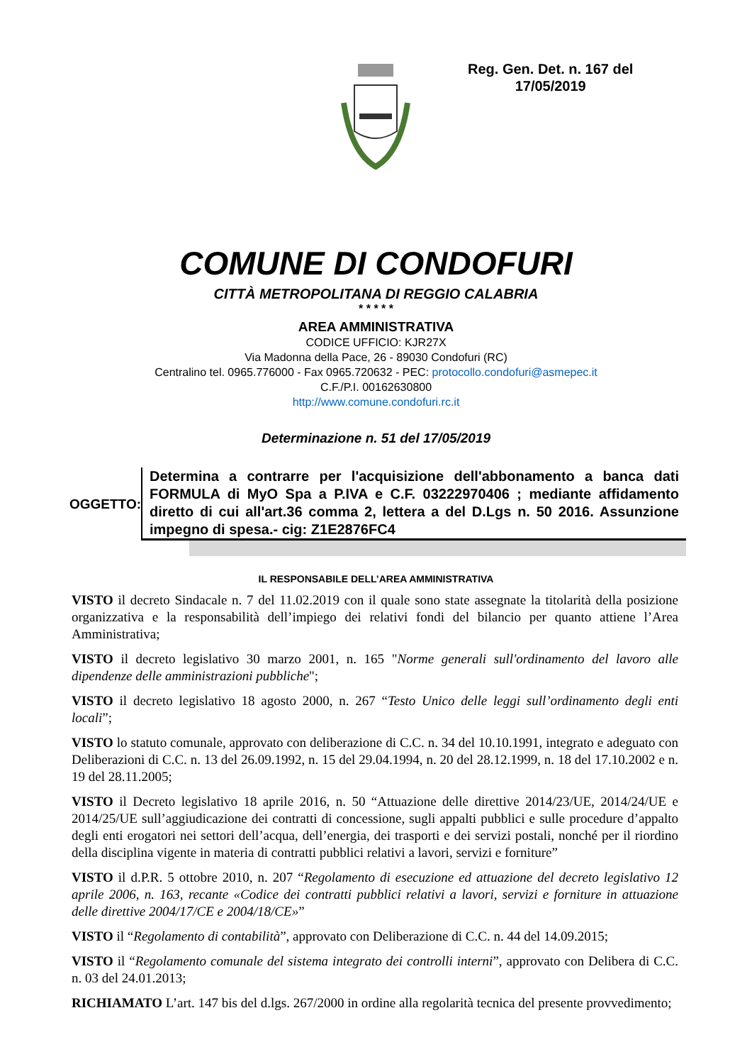Reg. Gen. Det. n. 167 del
17/05/2019
COMUNE DI CONDOFURI
CITTÀ METROPOLITANA DI REGGIO CALABRIA
* * * * *
AREA AMMINISTRATIVA
CODICE UFFICIO: KJR27X
Via Madonna della Pace, 26 - 89030 Condofuri (RC)
Centralino tel. 0965.776000 - Fax 0965.720632 - PEC: protocollo.condofuri@asmepec.it
C.F./P.I. 00162630800
http://www.comune.condofuri.rc.it
Determinazione n. 51 del 17/05/2019
OGGETTO:
Determina a contrarre per l'acquisizione dell'abbonamento a banca dati FORMULA di MyO Spa a P.IVA e C.F. 03222970406 ; mediante affidamento diretto di cui all'art.36 comma 2, lettera a del D.Lgs n. 50 2016. Assunzione impegno di spesa.- cig: Z1E2876FC4
IL RESPONSABILE DELL’AREA AMMINISTRATIVA
VISTO il decreto Sindacale n. 7 del 11.02.2019 con il quale sono state assegnate la titolarità della posizione organizzativa e la responsabilità dell’impiego dei relativi fondi del bilancio per quanto attiene l’Area Amministrativa;
VISTO il decreto legislativo 30 marzo 2001, n. 165 "Norme generali sull'ordinamento del lavoro alle dipendenze delle amministrazioni pubbliche";
VISTO il decreto legislativo 18 agosto 2000, n. 267 “Testo Unico delle leggi sull’ordinamento degli enti locali”;
VISTO lo statuto comunale, approvato con deliberazione di C.C. n. 34 del 10.10.1991, integrato e adeguato con Deliberazioni di C.C. n. 13 del 26.09.1992, n. 15 del 29.04.1994, n. 20 del 28.12.1999, n. 18 del 17.10.2002 e n. 19 del 28.11.2005;
VISTO il Decreto legislativo 18 aprile 2016, n. 50 “Attuazione delle direttive 2014/23/UE, 2014/24/UE e 2014/25/UE sull’aggiudicazione dei contratti di concessione, sugli appalti pubblici e sulle procedure d’appalto degli enti erogatori nei settori dell’acqua, dell’energia, dei trasporti e dei servizi postali, nonché per il riordino della disciplina vigente in materia di contratti pubblici relativi a lavori, servizi e forniture”
VISTO il d.P.R. 5 ottobre 2010, n. 207 “Regolamento di esecuzione ed attuazione del decreto legislativo 12 aprile 2006, n. 163, recante «Codice dei contratti pubblici relativi a lavori, servizi e forniture in attuazione delle direttive 2004/17/CE e 2004/18/CE»”
VISTO il “Regolamento di contabilità”, approvato con Deliberazione di C.C. n. 44 del 14.09.2015;
VISTO il “Regolamento comunale del sistema integrato dei controlli interni”, approvato con Delibera di C.C. n. 03 del 24.01.2013;
RICHIAMATO L’art. 147 bis del d.lgs. 267/2000 in ordine alla regolarità tecnica del presente provvedimento;